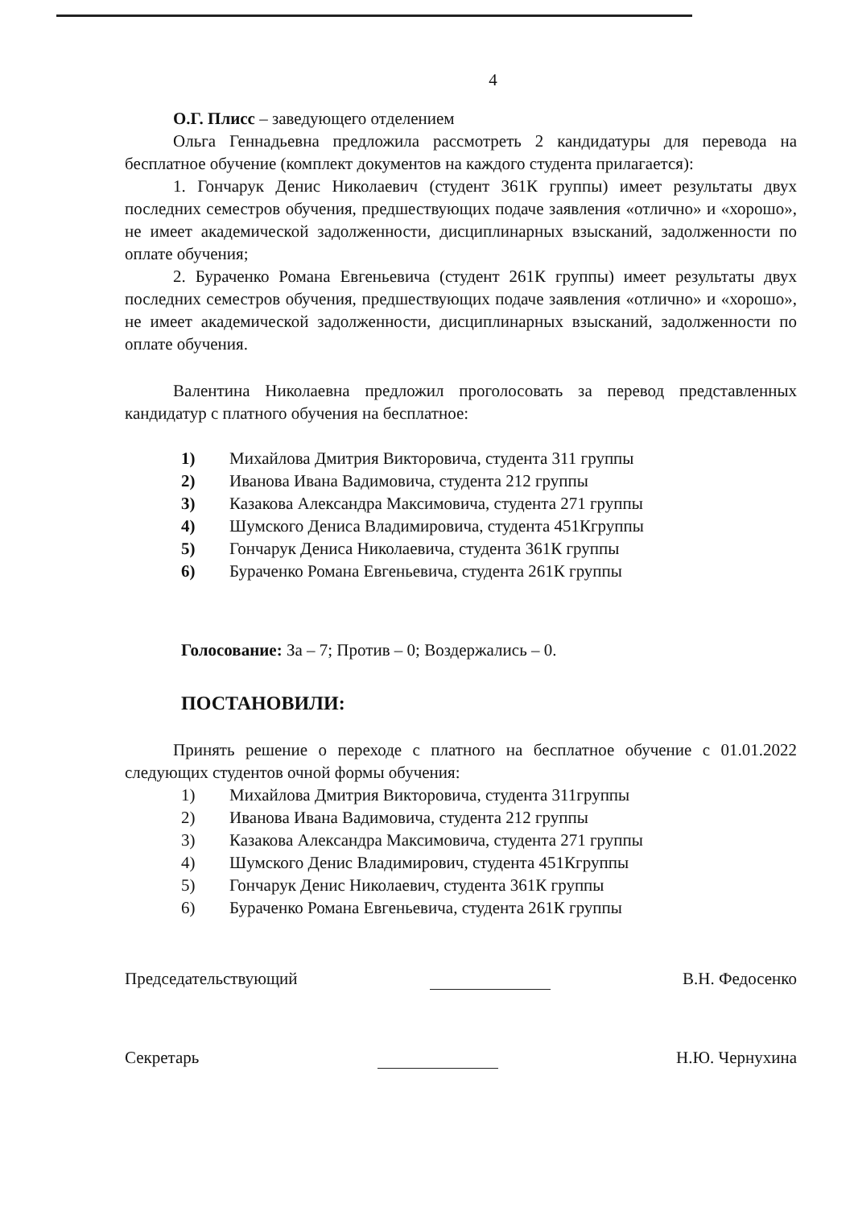4
О.Г. Плисс – заведующего отделением
Ольга Геннадьевна предложила рассмотреть 2 кандидатуры для перевода на бесплатное обучение (комплект документов на каждого студента прилагается):
1. Гончарук Денис Николаевич (студент 361К группы) имеет результаты двух последних семестров обучения, предшествующих подаче заявления «отлично» и «хорошо», не имеет академической задолженности, дисциплинарных взысканий, задолженности по оплате обучения;
2. Бураченко Романа Евгеньевича (студент 261К группы) имеет результаты двух последних семестров обучения, предшествующих подаче заявления «отлично» и «хорошо», не имеет академической задолженности, дисциплинарных взысканий, задолженности по оплате обучения.
Валентина Николаевна предложил проголосовать за перевод представленных кандидатур с платного обучения на бесплатное:
1) Михайлова Дмитрия Викторовича, студента 311 группы
2) Иванова Ивана Вадимовича, студента 212 группы
3) Казакова Александра Максимовича, студента 271 группы
4) Шумского Дениса Владимировича, студента 451Кгруппы
5) Гончарук Дениса Николаевича, студента 361К группы
6) Бураченко Романа Евгеньевича, студента 261К группы
Голосование: За – 7; Против – 0; Воздержались – 0.
ПОСТАНОВИЛИ:
Принять решение о переходе с платного на бесплатное обучение с 01.01.2022 следующих студентов очной формы обучения:
1) Михайлова Дмитрия Викторовича, студента 311группы
2) Иванова Ивана Вадимовича, студента 212 группы
3) Казакова Александра Максимовича, студента 271 группы
4) Шумского Денис Владимирович, студента 451Кгруппы
5) Гончарук Денис Николаевич, студента 361К группы
6) Бураченко Романа Евгеньевича, студента 261К группы
Председательствующий В.Н. Федосенко
Секретарь Н.Ю. Чернухина